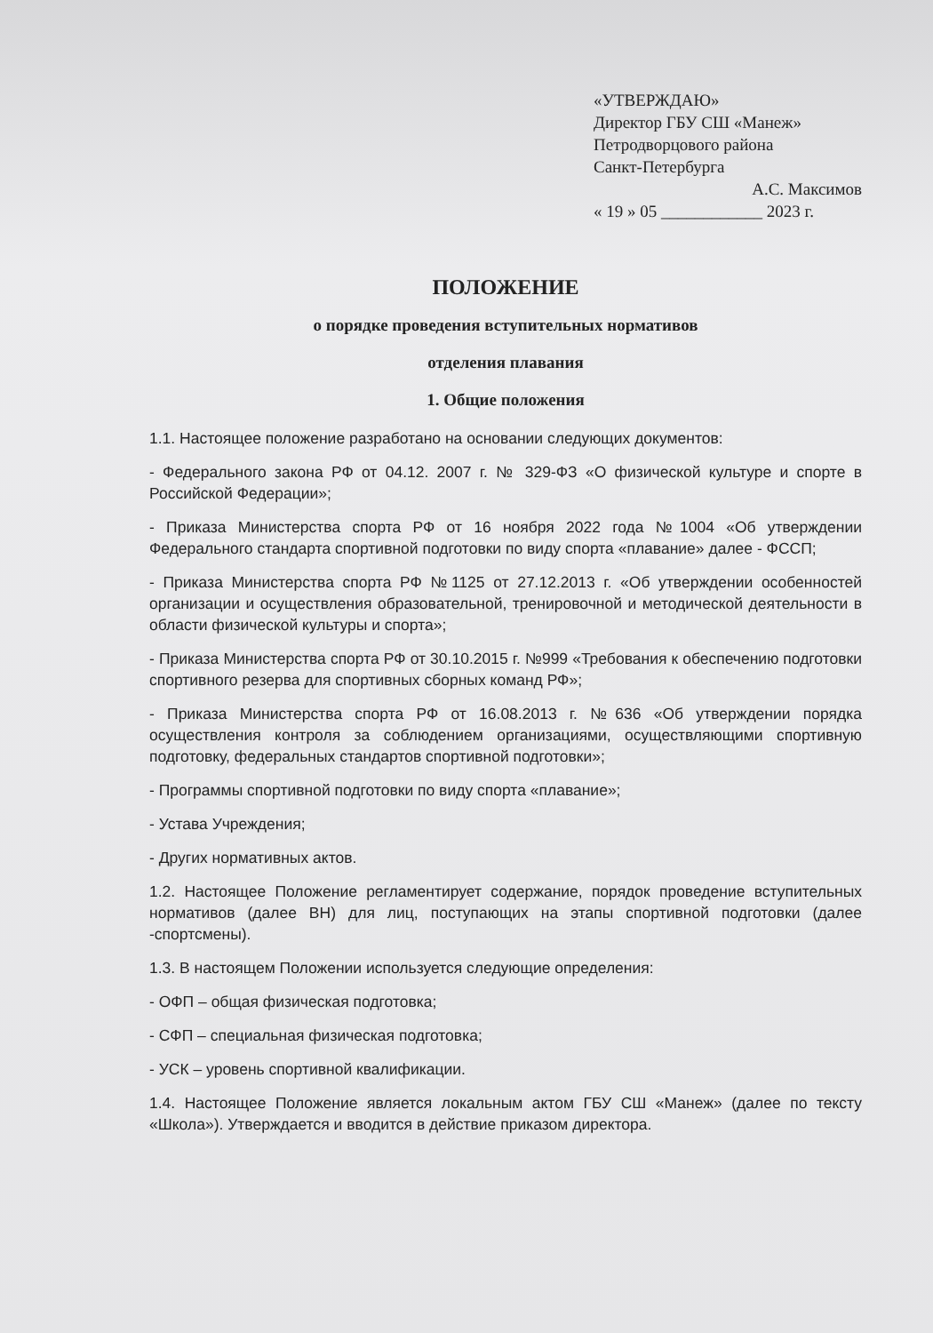«УТВЕРЖДАЮ»
Директор ГБУ СШ «Манеж»
Петродворцового района
Санкт-Петербурга
А.С. Максимов
« 19 » 05 ____________ 2023 г.
ПОЛОЖЕНИЕ
о порядке проведения вступительных нормативов
отделения плавания
1. Общие положения
1.1. Настоящее положение разработано на основании следующих документов:
- Федерального закона РФ от 04.12. 2007 г. № 329-ФЗ «О физической культуре и спорте в Российской Федерации»;
- Приказа Министерства спорта РФ от 16 ноября 2022 года №1004 «Об утверждении Федерального стандарта спортивной подготовки по виду спорта «плавание» далее - ФССП;
- Приказа Министерства спорта РФ №1125 от 27.12.2013 г. «Об утверждении особенностей организации и осуществления образовательной, тренировочной и методической деятельности в области физической культуры и спорта»;
- Приказа Министерства спорта РФ от 30.10.2015 г. №999 «Требования к обеспечению подготовки спортивного резерва для спортивных сборных команд РФ»;
- Приказа Министерства спорта РФ от 16.08.2013 г. №636 «Об утверждении порядка осуществления контроля за соблюдением организациями, осуществляющими спортивную подготовку, федеральных стандартов спортивной подготовки»;
- Программы спортивной подготовки по виду спорта «плавание»;
- Устава Учреждения;
- Других нормативных актов.
1.2. Настоящее Положение регламентирует содержание, порядок проведение вступительных нормативов (далее ВН) для лиц, поступающих на этапы спортивной подготовки (далее -спортсмены).
1.3. В настоящем Положении используется следующие определения:
- ОФП – общая физическая подготовка;
- СФП – специальная физическая подготовка;
- УСК – уровень спортивной квалификации.
1.4. Настоящее Положение является локальным актом ГБУ СШ «Манеж» (далее по тексту «Школа»). Утверждается и вводится в действие приказом директора.